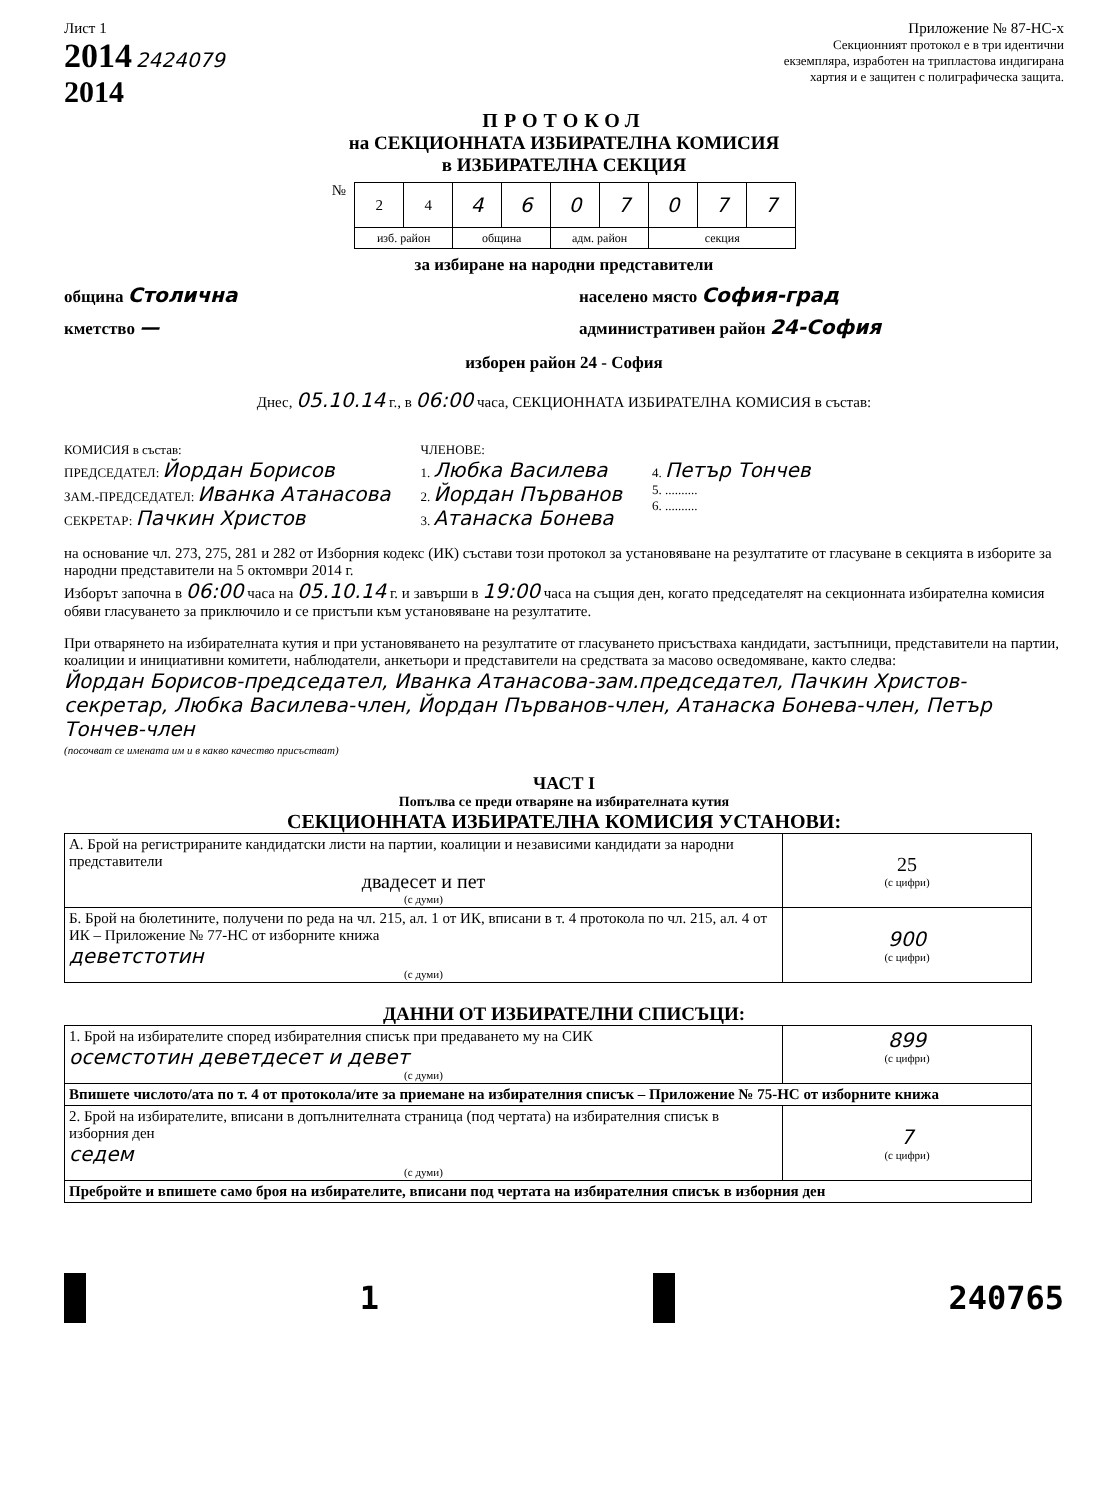Лист 1
2014 2424079
2014
Приложение № 87-НС-х
Секционният протокол е в три идентични
екземпляра, изработен на трипластова индигирана
хартия и е защитен с полиграфическа защита.
ПРОТОКОЛ
на СЕКЦИОННАТА ИЗБИРАТЕЛНА КОМИСИЯ
в ИЗБИРАТЕЛНА СЕКЦИЯ
№
| 2 | 4 | 4 | 6 | 0 | 7 | 0 | 7 | 7 |
| изб. район | | община | | адм. район | | секция | | |
за избиране на народни представители
община Столична населено място София-град
кметство — административен район 24-София
изборен район 24 - София
Днес, 05.10.14 г., в 06:00 часа, СЕКЦИОННАТА ИЗБИРАТЕЛНА КОМИСИЯ в състав:
КОМИСИЯ в състав:
ПРЕДСЕДАТЕЛ: Йордан Борисов
ЗАМ.-ПРЕДСЕДАТЕЛ: Иванка Атанасова
СЕКРЕТАР: Пачкин Христов
ЧЛЕНОВЕ:
1. Любка Василева
2. Йордан Първанов
3. Атанаска Бонева
4. Петър Тончев
5. ..........
6. ..........
на основание чл. 273, 275, 281 и 282 от Изборния кодекс (ИК) състави този протокол за установяване на резултатите от гласуване в секцията в изборите за народни представители на 5 октомври 2014 г.
Изборът започна в 06:00 часа на 05.10.14 г. и завърши в 19:00 часа на същия ден, когато председателят на секционната избирателна комисия обяви гласуването за приключило и се пристъпи към установяване на резултатите.
При отварянето на избирателната кутия и при установяването на резултатите от гласуването присъстваха кандидати, застъпници, представители на партии, коалиции и инициативни комитети, наблюдатели, анкетьори и представители на средствата за масово осведомяване, както следва:
Йордан Борисов-председател, Иванка Атанасова-зам.председател, Пачкин Христов-секретар, Любка Василева-член, Йордан Първанов-член, Атанаска Бонева-член, Петър Тончев-член
(посочват се имената им и в какво качество присъстват)
ЧАСТ I
Попълва се преди отваряне на избирателната кутия
СЕКЦИОННАТА ИЗБИРАТЕЛНА КОМИСИЯ УСТАНОВИ:
| А. Брой на регистрираните кандидатски листи на партии, коалиции и независими кандидати за народни представители двадесет и пет (с думи) | 25 (с цифри) |
| Б. Брой на бюлетините, получени по реда на чл. 215, ал. 1 от ИК, вписани в т. 4 протокола по чл. 215, ал. 4 от ИК – Приложение № 77-НС от изборните книжа деветстотин (с думи) | 900 (с цифри) |
ДАННИ ОТ ИЗБИРАТЕЛНИ СПИСЪЦИ:
| 1. Брой на избирателите според избирателния списък при предаването му на СИК осемстотин деветдесет и девет (с думи) | 899 (с цифри) |
| Впишете числото/ата по т. 4 от протокола/ите за приемане на избирателния списък – Приложение № 75-НС от изборните книжа | |
| 2. Брой на избирателите, вписани в допълнителната страница (под чертата) на избирателния списък в изборния ден седем (с думи) | 7 (с цифри) |
| Пребройте и впишете само броя на избирателите, вписани под чертата на избирателния списък в изборния ден | |
1 240765